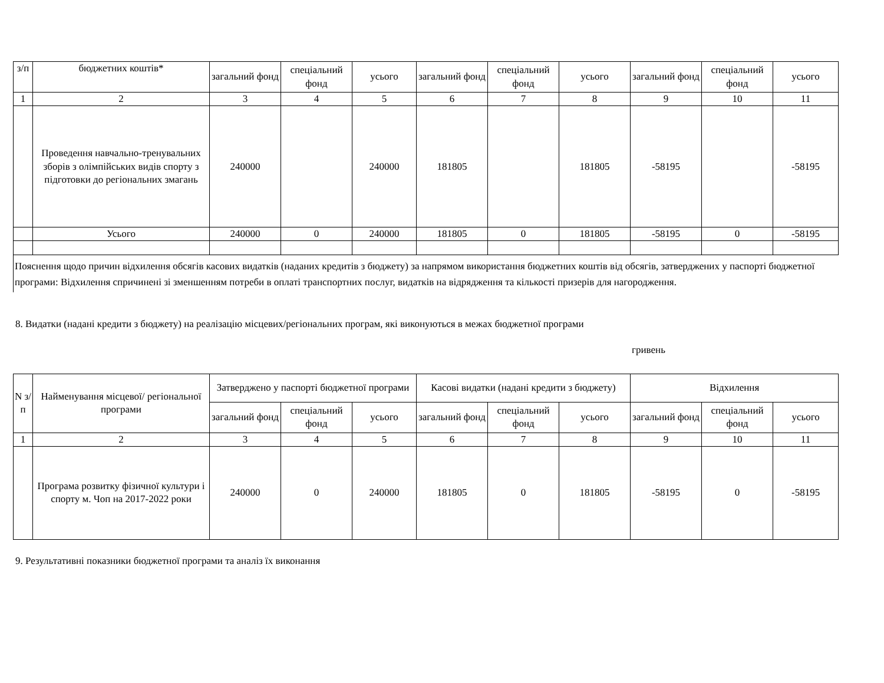| з/п | бюджетних коштів* | загальний фонд | спеціальний фонд | усього | загальний фонд | спеціальний фонд | усього | загальний фонд | спеціальний фонд | усього |
| --- | --- | --- | --- | --- | --- | --- | --- | --- | --- | --- |
| 1 | 2 | 3 | 4 | 5 | 6 | 7 | 8 | 9 | 10 | 11 |
| | Проведення навчально-тренувальних зборів з олімпійських видів спорту з підготовки до регіональних змагань | 240000 | | 240000 | 181805 | | 181805 | -58195 | | -58195 |
| | Усього | 240000 | 0 | 240000 | 181805 | 0 | 181805 | -58195 | 0 | -58195 |
Пояснення щодо причин відхилення обсягів касових видатків (наданих кредитів з бюджету) за напрямом використання бюджетних коштів від обсягів, затверджених у паспорті бюджетної програми: Відхилення спричинені зі зменшенням потреби в оплаті транспортних послуг, видатків на відрядження та кількості призерів для нагородження.
8. Видатки (надані кредити з бюджету) на реалізацію місцевих/регіональних програм, які виконуються в межах бюджетної програми
гривень
| N з/п | Найменування місцевої/ регіональної програми | Затверджено у паспорті бюджетної програми | | | Касові видатки (надані кредити з бюджету) | | | Відхилення | | |
| --- | --- | --- | --- | --- | --- | --- | --- | --- | --- | --- |
| | | загальний фонд | спеціальний фонд | усього | загальний фонд | спеціальний фонд | усього | загальний фонд | спеціальний фонд | усього |
| 1 | 2 | 3 | 4 | 5 | 6 | 7 | 8 | 9 | 10 | 11 |
| | Програма розвитку фізичної культури і спорту м. Чоп на 2017-2022 роки | 240000 | 0 | 240000 | 181805 | 0 | 181805 | -58195 | 0 | -58195 |
9. Результативні показники бюджетної програми та аналіз їх виконання